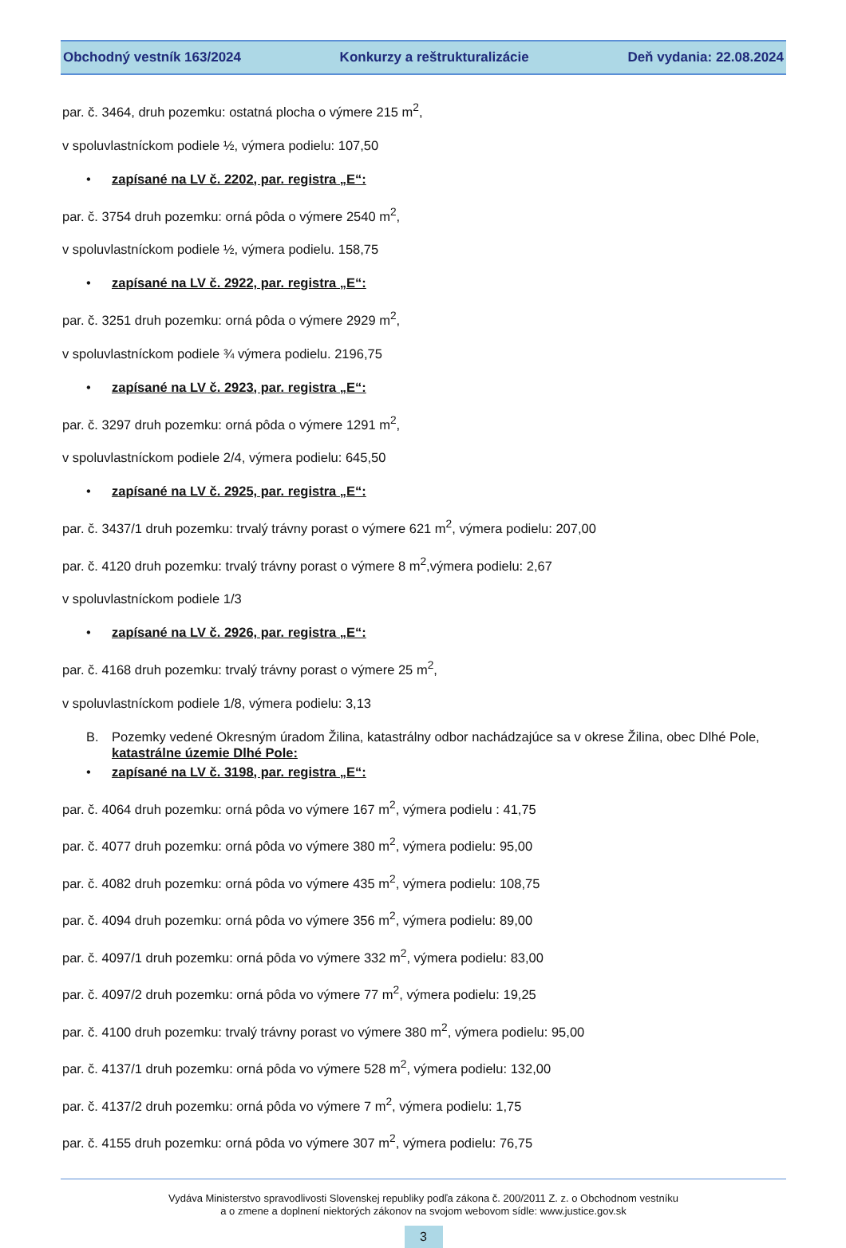Obchodný vestník 163/2024 Konkurzy a reštrukturalizácie Deň vydania: 22.08.2024
par. č. 3464, druh pozemku: ostatná plocha o výmere 215 m<sup>2</sup>,
v spoluvlastníckom podiele ½, výmera podielu: 107,50
• zapísané na LV č. 2202, par. registra „E“:
par. č. 3754 druh pozemku: orná pôda o výmere 2540 m<sup>2</sup>,
v spoluvlastníckom podiele ½, výmera podielu. 158,75
• zapísané na LV č. 2922, par. registra „E“:
par. č. 3251 druh pozemku: orná pôda o výmere 2929 m<sup>2</sup>,
v spoluvlastníckom podiele ¾ výmera podielu. 2196,75
• zapísané na LV č. 2923, par. registra „E“:
par. č. 3297 druh pozemku: orná pôda o výmere 1291 m<sup>2</sup>,
v spoluvlastníckom podiele 2/4, výmera podielu: 645,50
• zapísané na LV č. 2925, par. registra „E“:
par. č. 3437/1 druh pozemku: trvalý trávny porast o výmere 621 m<sup>2</sup>, výmera podielu: 207,00
par. č. 4120 druh pozemku: trvalý trávny porast o výmere 8 m<sup>2</sup>,výmera podielu: 2,67
v spoluvlastníckom podiele 1/3
• zapísané na LV č. 2926, par. registra „E“:
par. č. 4168 druh pozemku: trvalý trávny porast o výmere 25 m<sup>2</sup>,
v spoluvlastníckom podiele 1/8, výmera podielu: 3,13
B. Pozemky vedené Okresným úradom Žilina, katastrálny odbor nachádzajúce sa v okrese Žilina, obec Dlhé Pole, katastrálne územie Dlhé Pole:
• zapísané na LV č. 3198, par. registra „E“:
par. č. 4064 druh pozemku: orná pôda vo výmere 167 m<sup>2</sup>, výmera podielu : 41,75
par. č. 4077 druh pozemku: orná pôda vo výmere 380 m<sup>2</sup>, výmera podielu: 95,00
par. č. 4082 druh pozemku: orná pôda vo výmere 435 m<sup>2</sup>, výmera podielu: 108,75
par. č. 4094 druh pozemku: orná pôda vo výmere 356 m<sup>2</sup>, výmera podielu: 89,00
par. č. 4097/1 druh pozemku: orná pôda vo výmere 332 m<sup>2</sup>, výmera podielu: 83,00
par. č. 4097/2 druh pozemku: orná pôda vo výmere 77 m<sup>2</sup>, výmera podielu: 19,25
par. č. 4100 druh pozemku: trvalý trávny porast vo výmere 380 m<sup>2</sup>, výmera podielu: 95,00
par. č. 4137/1 druh pozemku: orná pôda vo výmere 528 m<sup>2</sup>, výmera podielu: 132,00
par. č. 4137/2 druh pozemku: orná pôda vo výmere 7 m<sup>2</sup>, výmera podielu: 1,75
par. č. 4155 druh pozemku: orná pôda vo výmere 307 m<sup>2</sup>, výmera podielu: 76,75
Vydáva Ministerstvo spravodlivosti Slovenskej republiky podľa zákona č. 200/2011 Z. z. o Obchodnom vestníku
a o zmene a doplnení niektorých zákonov na svojom webovom sídle: www.justice.gov.sk
3